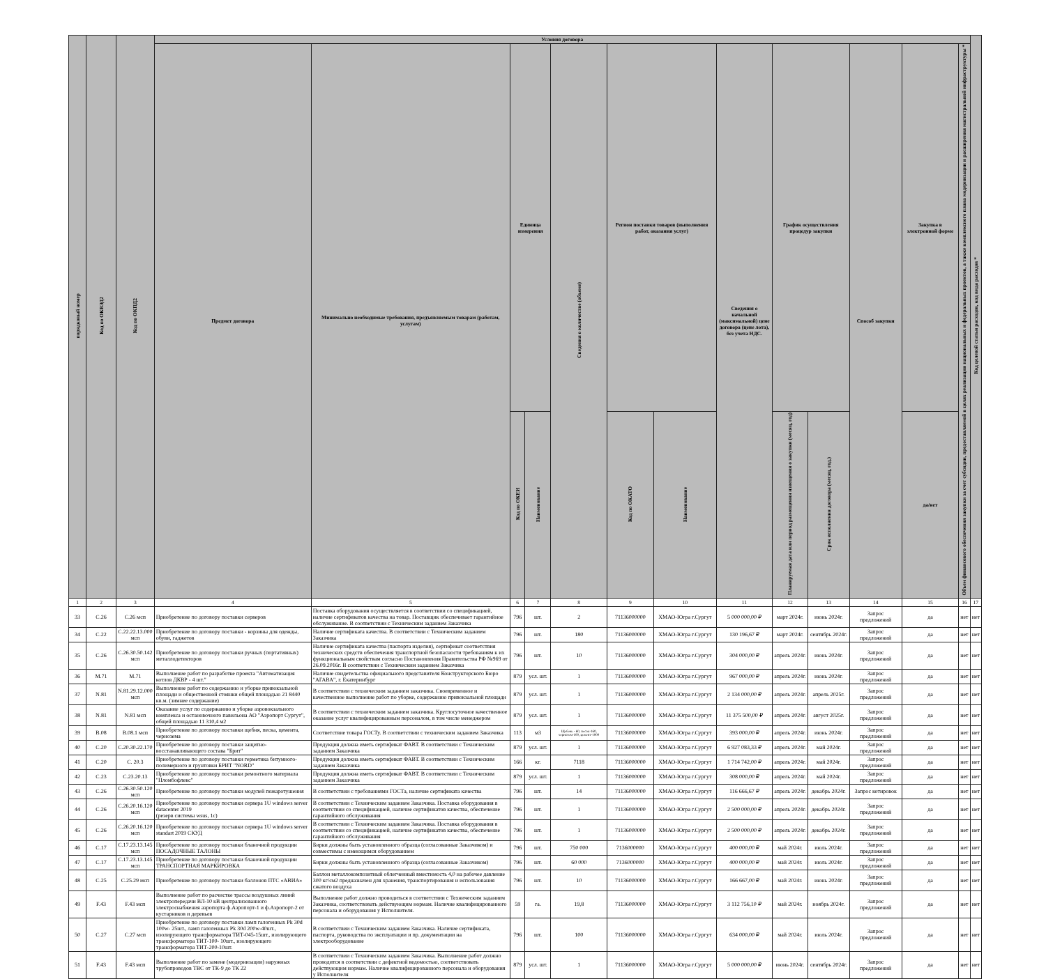| порядковый номер | Код по ОКВЭД2 | Код по ОКПД2 | Условия договора | | | | | | | | | | | | | Код целевой статьи расходов, код вида расходов * |
| --- | --- | --- | --- | --- | --- | --- | --- | --- | --- | --- | --- | --- | --- | --- | --- | --- |
| | | | Предмет договора | Минимально необходимые требования, предъявляемым товарам (работам, услугам) | Единица измерения | | Сведения о количестве (объеме) | Регион поставки товаров (выполнения работ, оказания услуг) | | Сведения о начальной (максимальной) цене договора (цене лота), без учета НДС. | График осуществления процедур закупки | | Способ закупки | Закупка в электронной форме | Объем финансового обеспечения закупки за счет субсидии, предоставляемой в целях реализации национальных и федеральных проектов, а также комплексного плана модернизации и расширения магистральной инфраструктуры * | |
| | | | | | Код по ОКЕИ | Наименование | | Код по ОКАТО | Наименование | | Планируемая дата или период размещения извещения о закупки (месяц, год) | Срок исполнения договора (месяц, год.) | | да/нет | | |
| 1 | 2 | 3 | 4 | 5 | 6 | 7 | 8 | 9 | 10 | 11 | 12 | 13 | 14 | 15 | 16 | 17 |
| 33 | C.26 | C.26 мсп | Приобретение по договору поставки серверов | Поставка оборудования осуществляется в соответствии со спецификацией, наличие сертификатов качества на товар. Поставщик обеспечивает гарантийное обслуживание. В соответствии с Техническим заданием Заказчика | 796 | шт. | 2 | 71136000000 | ХМАО-Югра г.Сургут | 5 000 000,00 ₽ | март 2024г. | июнь 2024г. | Запрос предложений | да | нет | нет |
| 34 | C.22 | C.22.22.13.000 мсп | Приобретение по договору поставки - корзины для одежды, обуви, гаджетов | Наличие сертификата качества. В соответствии с Техническим заданием Заказчика | 796 | шт. | 180 | 71136000000 | ХМАО-Югра г.Сургут | 130 196,67 ₽ | март 2024г. | сентябрь 2024г. | Запрос предложений | да | нет | нет |
| 35 | C.26 | C.26.30.50.142 мсп | Приобретение по договору поставки ручных (портативных) металлодетекторов | Наличие сертификата качества (паспорта изделия), сертификат соответствия технических средств обеспечения транспортной безопасности требованиям к их функциональным свойствам согласно Постановления Правительства РФ №969 от 26.09.2016г. В соответствии с Техническим заданием Заказчика | 796 | шт. | 10 | 71136000000 | ХМАО-Югра г.Сургут | 304 000,00 ₽ | апрель 2024г. | июнь 2024г. | Запрос предложений | да | нет | нет |
| 36 | M.71 | M.71 | Выполнение работ по разработке проекта "Автоматизация котлов ДКВР - 4 шт." | Наличие свидетельства официального представителя Конструкторского Бюро "АГАВА", г. Екатеринбург | 879 | усл. шт. | 1 | 71136000000 | ХМАО-Югра г.Сургут | 967 000,00 ₽ | апрель 2024г. | июнь 2024г. | Запрос предложений | да | нет | нет |
| 37 | N.81 | N.81.29.12.000 мсп | Выполнение работ по содержанию и уборке привокзальной площади и общественной стоянки общей площадью 21 8440 кв.м. (зимнее содержание) | В соответствии с техническим заданием заказчика. Своевременное и качественное выполнение работ по уборке, содержанию привокзальной площади | 879 | усл. шт. | 1 | 71136000000 | ХМАО-Югра г.Сургут | 2 134 000,00 ₽ | апрель 2024г. | апрель 2025г. | Запрос предложений | да | нет | нет |
| 38 | N.81 | N.81 мсп | Оказание услуг по содержанию и уборке аэровокзального комплекса и остановочного павильона АО "Аэропорт Сургут", общей площадью 11 310,4 м2 | В соответствии с техническим заданием заказчика. Круглосуточное качественное оказание услуг квалифицированным персоналом, в том числе менеджером | 879 | усл. шт. | 1 | 71136000000 | ХМАО-Югра г.Сургут | 11 375 500,00 ₽ | апрель 2024г. | август 2025г. | Запрос предложений | да | нет | нет |
| 39 | B.08 | B.08.1 мсп | Приобретение по договору поставки щебня, песка, цемента, чернозема | Соответствие товара ГОСТу. В соответствии с техническим заданием Заказчика | 113 | м3 | Щебень - 60, песок-160, чернозем-100, цемент-1000 | 71136000000 | ХМАО-Югра г.Сургут | 393 000,00 ₽ | апрель 2024г. | июнь 2024г. | Запрос предложений | да | нет | нет |
| 40 | C.20 | C.20.30.22.170 | Приобретение по договору поставки защитно-восстанавливающего состава "Брит" | Продукция должна иметь сертификат ФАВТ. В соответствии с Техническим заданием Заказчика | 879 | усл. шт. | 1 | 71136000000 | ХМАО-Югра г.Сургут | 6 927 083,33 ₽ | апрель 2024г. | май 2024г. | Запрос предложений | да | нет | нет |
| 41 | C.20 | C. 20.3 | Приобретение по договору поставки герметика битумного-полимерного и грунтовки БРИТ "NORD" | Продукция должна иметь сертификат ФАВТ. В соответствии с Техническим заданием Заказчика | 166 | кг. | 7118 | 71136000000 | ХМАО-Югра г.Сургут | 1 714 742,00 ₽ | апрель 2024г. | май 2024г. | Запрос предложений | да | нет | нет |
| 42 | C.23 | C.23.20.13 | Приобретение по договору поставки ремонтного материала "Пломбофлекс" | Продукция должна иметь сертификат ФАВТ. В соответствии с Техническим заданием Заказчика | 879 | усл. шт. | 1 | 71136000000 | ХМАО-Югра г.Сургут | 308 000,00 ₽ | апрель 2024г. | май 2024г. | Запрос предложений | да | нет | нет |
| 43 | C.26 | C.26.30.50.120 мсп | Приобретение по договору поставки модулей пожаротушения | В соответствии с требованиями ГОСТа, наличие сертификата качества | 796 | шт. | 14 | 71136000000 | ХМАО-Югра г.Сургут | 116 666,67 ₽ | апрель 2024г. | декабрь 2024г. | Запрос котировок | да | нет | нет |
| 44 | C.26 | C.26.20.16.120 мсп | Приобретение по договору поставки сервера 1U windows server datacenter 2019 (резерв системы wsus, 1c) | В соответствии с Техническим заданием Заказчика. Поставка оборудования в соответствии со спецификацией, наличие сертификатов качества, обеспечение гарантийного обслуживания | 796 | шт. | 1 | 71136000000 | ХМАО-Югра г.Сургут | 2 500 000,00 ₽ | апрель 2024г. | декабрь 2024г. | Запрос предложений | да | нет | нет |
| 45 | C.26 | C.26.20.16.120 мсп | Приобретение по договору поставки сервера 1U windows server standart 2019 СКУД | В соответствии с Техническим заданием Заказчика. Поставка оборудования в соответствии со спецификацией, наличие сертификатов качества, обеспечение гарантийного обслуживания | 796 | шт. | 1 | 71136000000 | ХМАО-Югра г.Сургут | 2 500 000,00 ₽ | апрель 2024г. | декабрь 2024г. | Запрос предложений | да | нет | нет |
| 46 | C.17 | C.17.23.13.145 мсп | Приобретение по договору поставки бланочной продукции ПОСАДОЧНЫЕ ТАЛОНЫ | Бирки должны быть установленного образца (согласованные Заказчиком) и совместимы с имеющимся оборудованием | 796 | шт. | 750 000 | 7136000000 | ХМАО-Югра г.Сургут | 400 000,00 ₽ | май 2024г. | июль 2024г. | Запрос предложений | да | нет | нет |
| 47 | C.17 | C.17.23.13.145 мсп | Приобретение по договору поставки бланочной продукции ТРАНСПОРТНАЯ МАРКИРОВКА | Бирки должны быть установленного образца (согласованные Заказчиком) | 796 | шт. | 60 000 | 7136000000 | ХМАО-Югра г.Сургут | 400 000,00 ₽ | май 2024г. | июль 2024г. | Запрос предложений | да | нет | нет |
| 48 | C.25 | C.25.29 мсп | Приобретение по договору поставки баллонов ПТС «АВИА» | Баллон металлокомпозитный облегченный вместимость 4,0 на рабочее давление 300 кг/см2 предназначен для хранения, транспортирования и использования сжатого воздуха | 796 | шт. | 10 | 71136000000 | ХМАО-Югра г.Сургут | 166 667,00 ₽ | май 2024г. | июнь 2024г. | Запрос предложений | да | нет | нет |
| 49 | F.43 | F.43 мсп | Выполнение работ по расчистке трассы воздушных линий электропередачи ВЛ-10 кВ централизованного электроснабжения аэропорта ф.Аэропорт-1 и ф.Аэропорт-2 от кустарников и деревьев | Выполнение работ должно проводиться в соответствии с Техническим заданием Заказчика, соответствовать действующим нормам. Наличие квалифицированного персонала и оборудования у Исполнителя. | 59 | га. | 19,8 | 71136000000 | ХМАО-Югра г.Сургут | 3 112 756,10 ₽ | май 2024г. | ноябрь 2024г. | Запрос предложений | да | нет | нет |
| 50 | C.27 | C.27 мсп | Приобретение по договору поставки ламп галогенных Pk 30d 100w- 25шт., ламп галогенных Pk 30d 200w-40шт., изолирующего трансформатора ТИТ-045-15шт., изолирующего трансформатора ТИТ-100- 10шт., изолирующего трансформатора ТИТ-200-10шт. | В соответствии с Техническим заданием Заказчика. Наличие сертификата, паспорта, руководства по эксплуатации и пр. документации на электрооборудование | 796 | шт. | 100 | 71136000000 | ХМАО-Югра г.Сургут | 634 000,00 ₽ | май 2024г. | июль 2024г. | Запрос предложений | да | нет | нет |
| 51 | F.43 | F.43 мсп | Выполнение работ по замене (модернизации) наружных трубопроводов ТВС от ТК-9 до ТК 22 | В соответствии с Техническим заданием Заказчика. Выполнение работ должно проводится в соответствии с дефектной ведомостью, соответствовать действующим нормам. Наличие квалифицированного персонала и оборудования у Исполнителя | 879 | усл. шт. | 1 | 71136000000 | ХМАО-Югра г.Сургут | 5 000 000,00 ₽ | июнь 2024г. | сентябрь 2024г. | Запрос предложений | да | нет | нет |